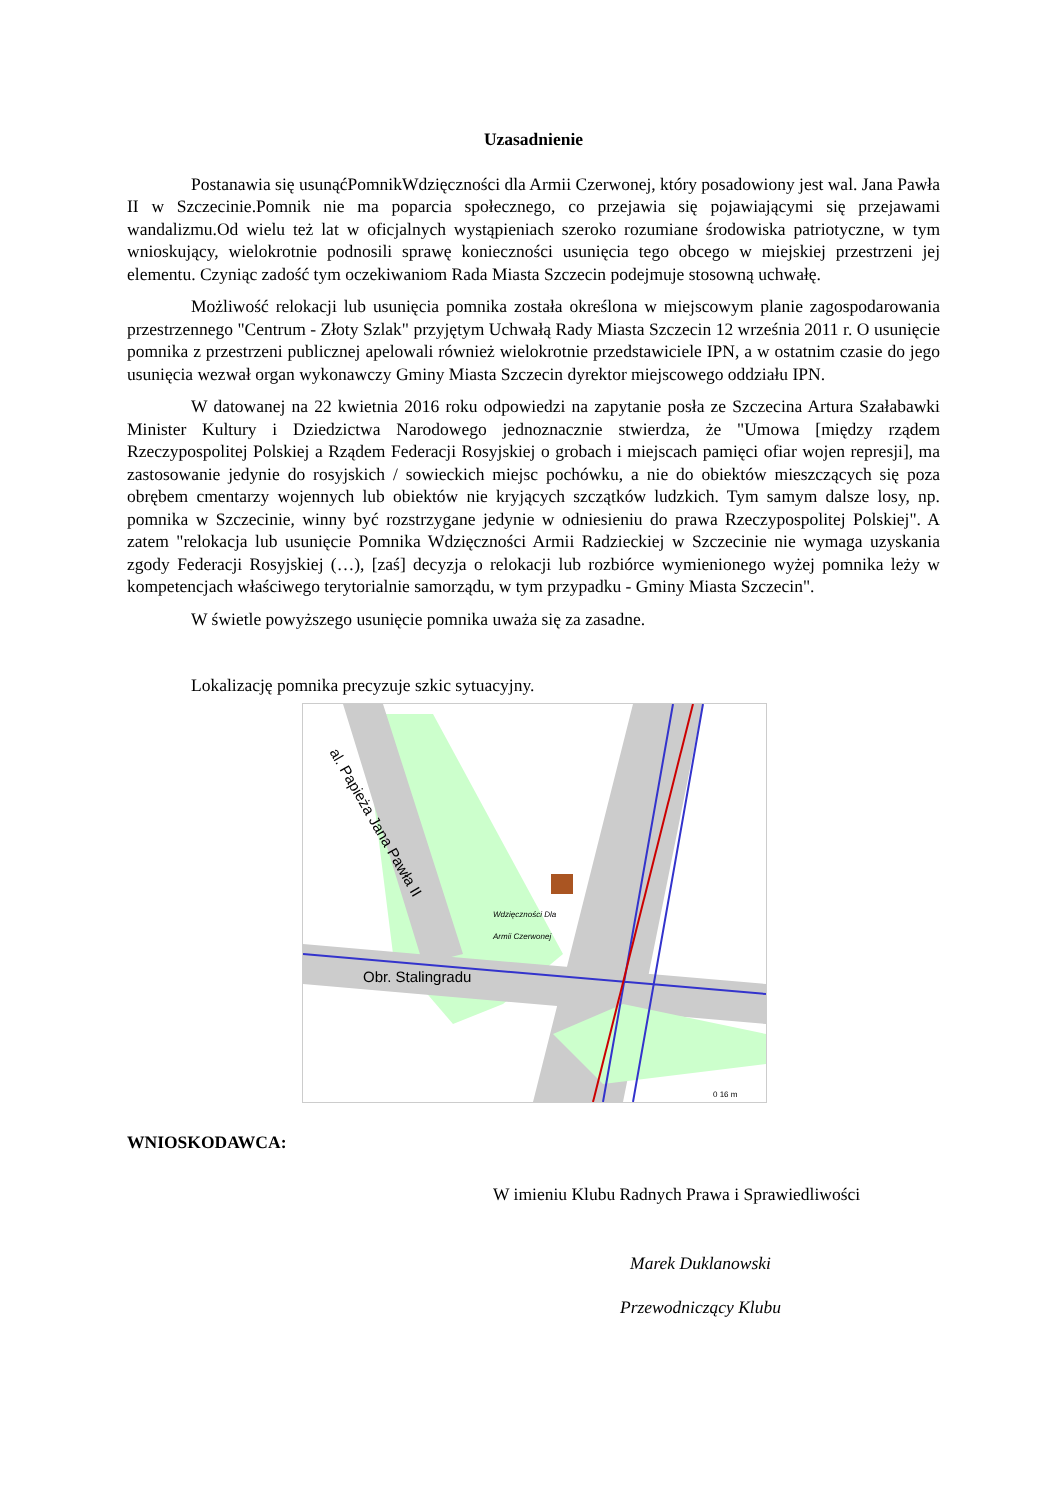Uzasadnienie
Postanawia się usunąćPomnikWdzięczności dla Armii Czerwonej, który posadowiony jest wal. Jana Pawła II w Szczecinie.Pomnik nie ma poparcia społecznego, co przejawia się pojawiającymi się przejawami wandalizmu.Od wielu też lat w oficjalnych wystąpieniach szeroko rozumiane środowiska patriotyczne, w tym wnioskujący, wielokrotnie podnosili sprawę konieczności usunięcia tego obcego w miejskiej przestrzeni jej elementu. Czyniąc zadość tym oczekiwaniom Rada Miasta Szczecin podejmuje stosowną uchwałę.
Możliwość relokacji lub usunięcia pomnika została określona w miejscowym planie zagospodarowania przestrzennego "Centrum - Złoty Szlak" przyjętym Uchwałą Rady Miasta Szczecin 12 września 2011 r. O usunięcie pomnika z przestrzeni publicznej apelowali również wielokrotnie przedstawiciele IPN, a w ostatnim czasie do jego usunięcia wezwał organ wykonawczy Gminy Miasta Szczecin dyrektor miejscowego oddziału IPN.
W datowanej na 22 kwietnia 2016 roku odpowiedzi na zapytanie posła ze Szczecina Artura Szałabawki Minister Kultury i Dziedzictwa Narodowego jednoznacznie stwierdza, że "Umowa [między rządem Rzeczypospolitej Polskiej a Rządem Federacji Rosyjskiej o grobach i miejscach pamięci ofiar wojen represji], ma zastosowanie jedynie do rosyjskich / sowieckich miejsc pochówku, a nie do obiektów mieszczących się poza obrębem cmentarzy wojennych lub obiektów nie kryjących szczątków ludzkich. Tym samym dalsze losy, np. pomnika w Szczecinie, winny być rozstrzygane jedynie w odniesieniu do prawa Rzeczypospolitej Polskiej". A zatem "relokacja lub usunięcie Pomnika Wdzięczności Armii Radzieckiej w Szczecinie nie wymaga uzyskania zgody Federacji Rosyjskiej (…), [zaś] decyzja o relokacji lub rozbiórce wymienionego wyżej pomnika leży w kompetencjach właściwego terytorialnie samorządu, w tym przypadku - Gminy Miasta Szczecin".
W świetle powyższego usunięcie pomnika uważa się za zasadne.
Lokalizację pomnika precyzuje szkic sytuacyjny.
al. Papieża Jana Pawła II
Obr. Stalingradu
Wdzięczności Dla
Armii Czerwonej
0 16 m
WNIOSKODAWCA:
W imieniu Klubu Radnych Prawa i Sprawiedliwości
Marek Duklanowski
Przewodniczący Klubu